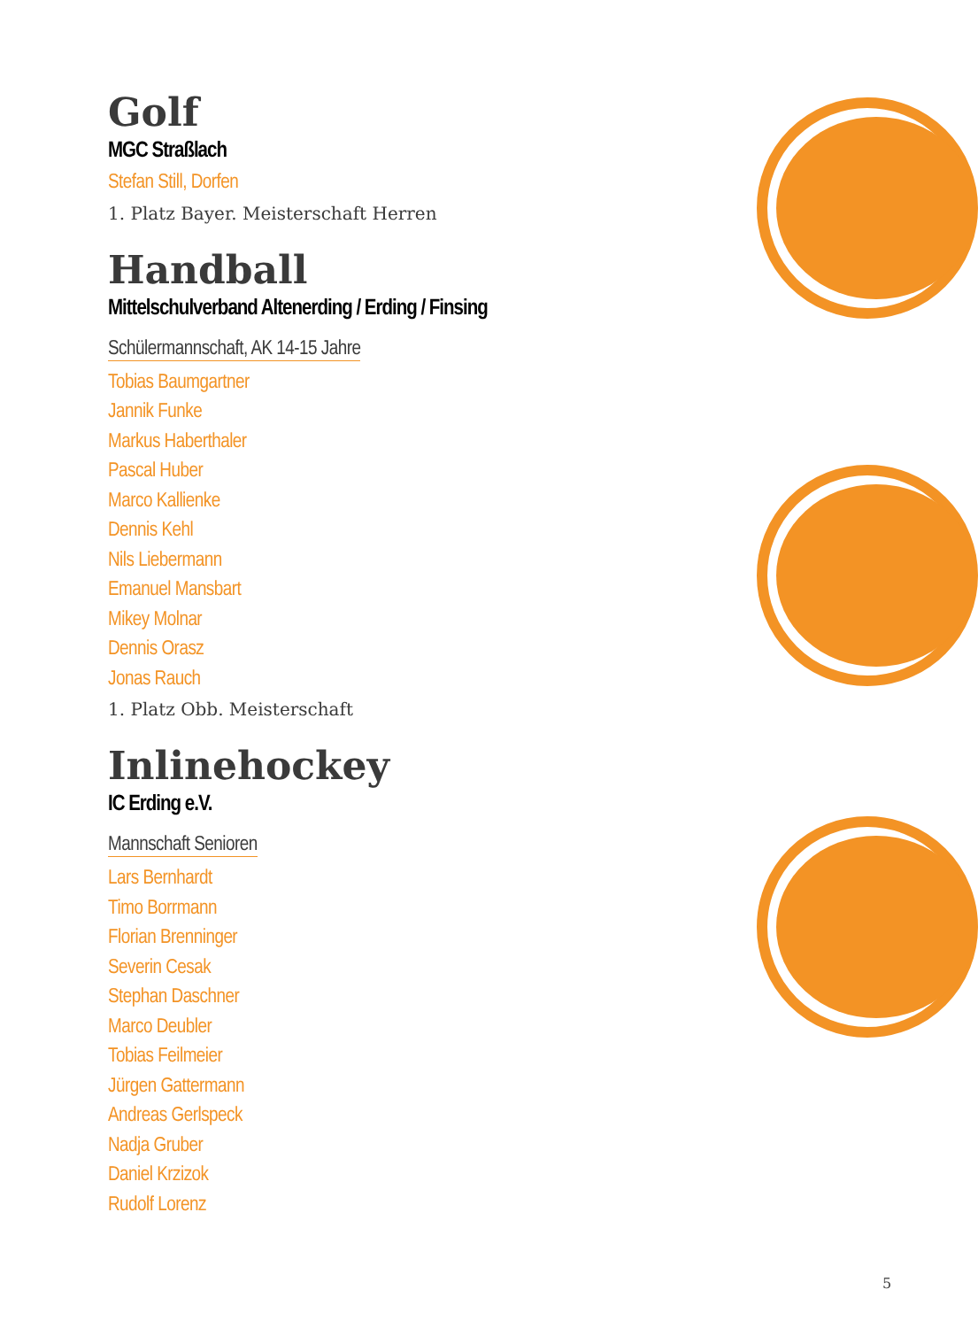Golf
MGC Straßlach
Stefan Still, Dorfen
1. Platz Bayer. Meisterschaft Herren
Handball
Mittelschulverband Altenerding / Erding / Finsing
Schülermannschaft, AK 14-15 Jahre
Tobias Baumgartner
Jannik Funke
Markus Haberthaler
Pascal Huber
Marco Kallienke
Dennis Kehl
Nils Liebermann
Emanuel Mansbart
Mikey Molnar
Dennis Orasz
Jonas Rauch
1. Platz Obb. Meisterschaft
Inlinehockey
IC Erding e.V.
Mannschaft Senioren
Lars Bernhardt
Timo Borrmann
Florian Brenninger
Severin Cesak
Stephan Daschner
Marco Deubler
Tobias Feilmeier
Jürgen Gattermann
Andreas Gerlspeck
Nadja Gruber
Daniel Krzizok
Rudolf Lorenz
5